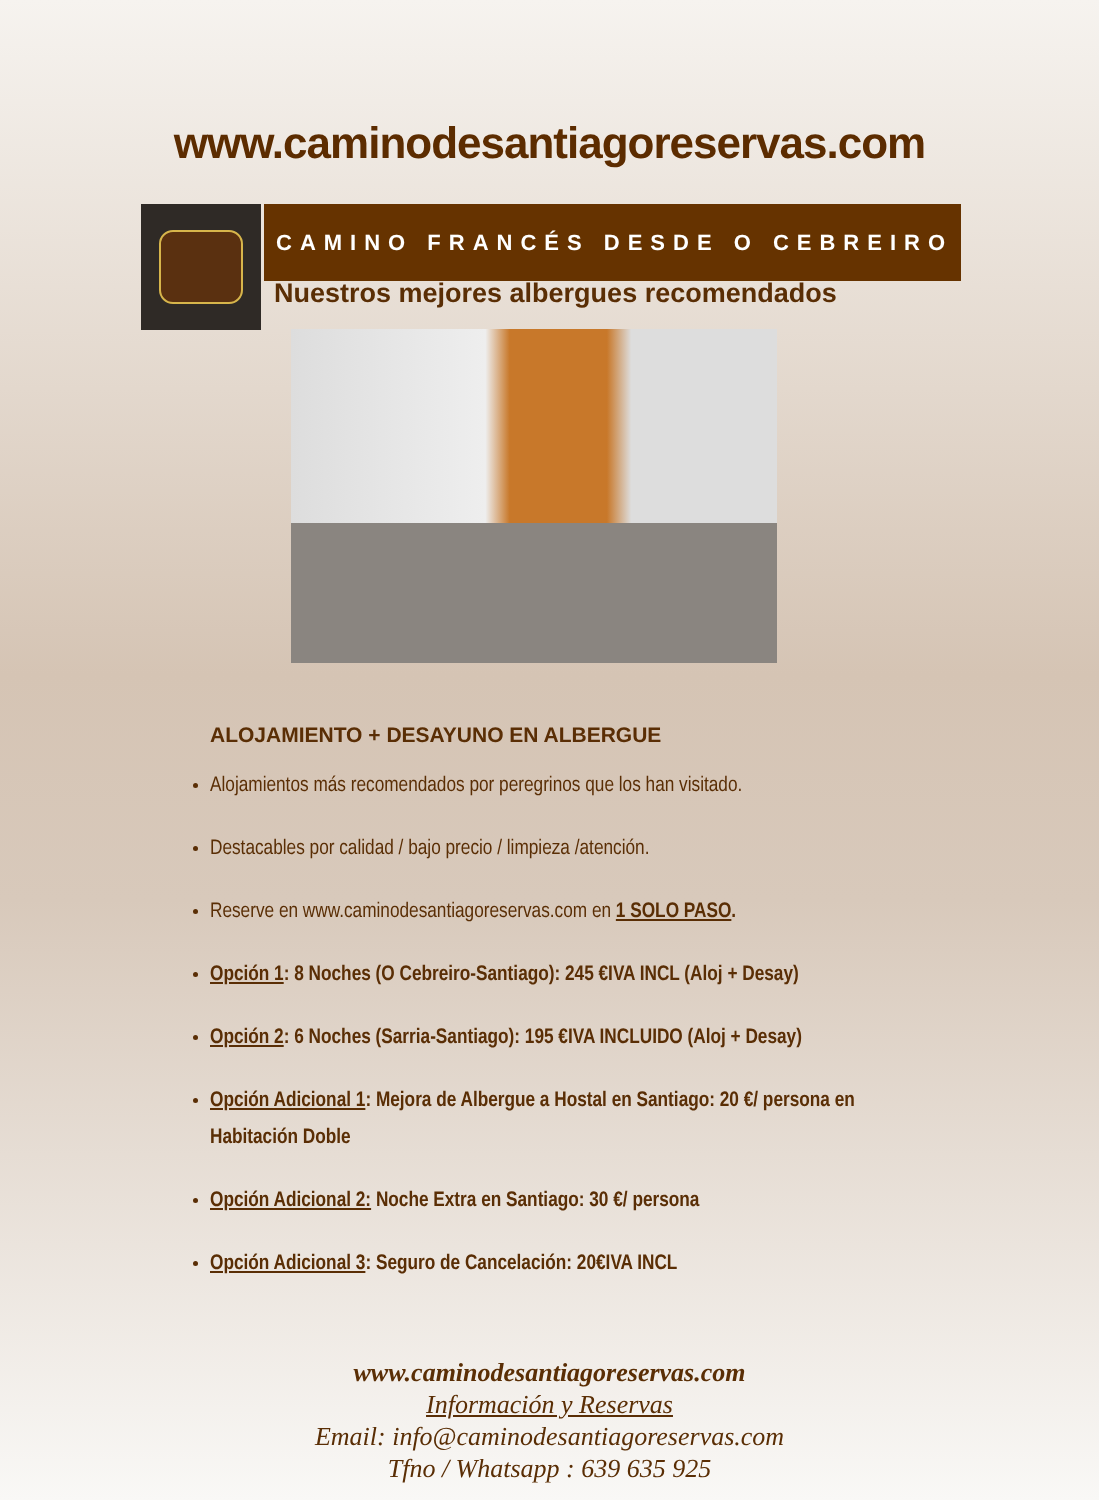www.caminodesantiagoreservas.com
CAMINO FRANCÉS DESDE O CEBREIRO
Nuestros mejores albergues recomendados
ALOJAMIENTO + DESAYUNO EN ALBERGUE
Alojamientos más recomendados por peregrinos que los han visitado.
Destacables por calidad / bajo precio / limpieza /atención.
Reserve en www.caminodesantiagoreservas.com en 1 SOLO PASO.
Opción 1: 8 Noches (O Cebreiro-Santiago): 245 €IVA INCL (Aloj + Desay)
Opción 2: 6 Noches (Sarria-Santiago): 195 €IVA INCLUIDO (Aloj + Desay)
Opción Adicional 1: Mejora de Albergue a Hostal en Santiago: 20 €/ persona en Habitación Doble
Opción Adicional 2: Noche Extra en Santiago: 30 €/ persona
Opción Adicional 3: Seguro de Cancelación: 20€IVA INCL
www.caminodesantiagoreservas.com
Información y Reservas
Email: info@caminodesantiagoreservas.com
Tfno / Whatsapp : 639 635 925